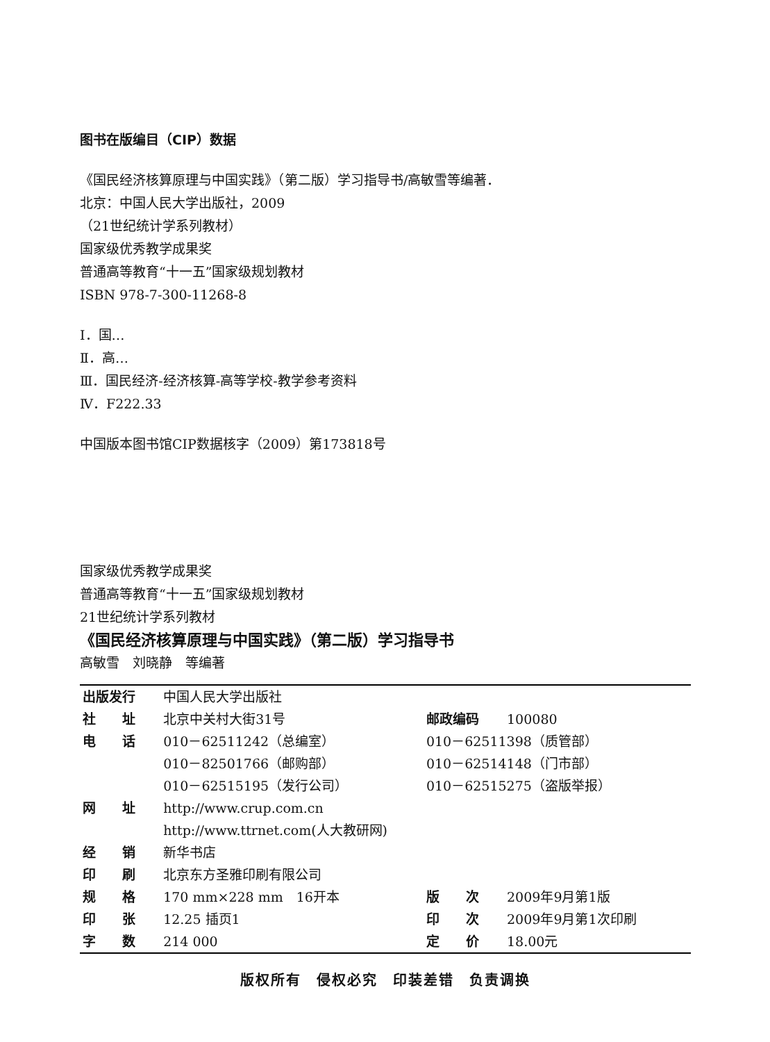图书在版编目（CIP）数据
《国民经济核算原理与中国实践》（第二版）学习指导书/高敏雪等编著．
北京：中国人民大学出版社，2009
（21世纪统计学系列教材）
国家级优秀教学成果奖
普通高等教育“十一五”国家级规划教材
ISBN 978-7-300-11268-8
Ⅰ．国…
Ⅱ．高…
Ⅲ．国民经济-经济核算-高等学校-教学参考资料
Ⅳ．F222.33
中国版本图书馆CIP数据核字（2009）第173818号
国家级优秀教学成果奖
普通高等教育“十一五”国家级规划教材
21世纪统计学系列教材
《国民经济核算原理与中国实践》（第二版）学习指导书
高敏雪　刘晓静　等编著
| 出版发行 | 中国人民大学出版社 | | |
| 社 址 | 北京中关村大街31号 | 邮政编码 | 100080 |
| 电 话 | 010－62511242（总编室） | 010－62511398（质管部） | |
| | 010－82501766（邮购部） | 010－62514148（门市部） | |
| | 010－62515195（发行公司） | 010－62515275（盗版举报） | |
| 网 址 | http://www.crup.com.cn | | |
| | http://www.ttrnet.com(人大教研网) | | |
| 经 销 | 新华书店 | | |
| 印 刷 | 北京东方圣雅印刷有限公司 | | |
| 规 格 | 170 mm×228 mm 16开本 | 版 次 | 2009年9月第1版 |
| 印 张 | 12.25 插页1 | 印 次 | 2009年9月第1次印刷 |
| 字 数 | 214 000 | 定 价 | 18.00元 |
版权所有　侵权必究　印装差错　负责调换